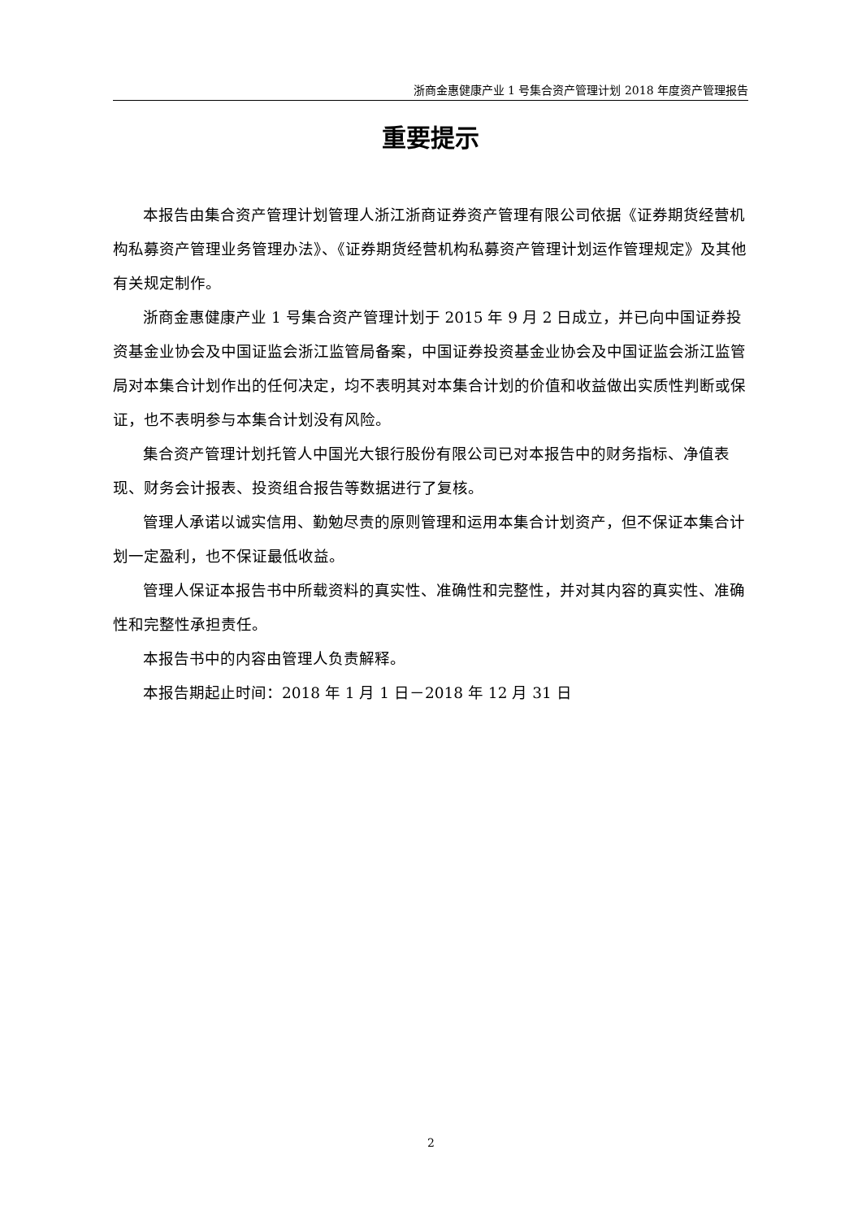浙商金惠健康产业 1 号集合资产管理计划 2018 年度资产管理报告
重要提示
本报告由集合资产管理计划管理人浙江浙商证券资产管理有限公司依据《证券期货经营机构私募资产管理业务管理办法》、《证券期货经营机构私募资产管理计划运作管理规定》及其他有关规定制作。
浙商金惠健康产业 1 号集合资产管理计划于 2015 年 9 月 2 日成立，并已向中国证券投资基金业协会及中国证监会浙江监管局备案，中国证券投资基金业协会及中国证监会浙江监管局对本集合计划作出的任何决定，均不表明其对本集合计划的价值和收益做出实质性判断或保证，也不表明参与本集合计划没有风险。
集合资产管理计划托管人中国光大银行股份有限公司已对本报告中的财务指标、净值表现、财务会计报表、投资组合报告等数据进行了复核。
管理人承诺以诚实信用、勤勉尽责的原则管理和运用本集合计划资产，但不保证本集合计划一定盈利，也不保证最低收益。
管理人保证本报告书中所载资料的真实性、准确性和完整性，并对其内容的真实性、准确性和完整性承担责任。
本报告书中的内容由管理人负责解释。
本报告期起止时间：2018 年 1 月 1 日－2018 年 12 月 31 日
2